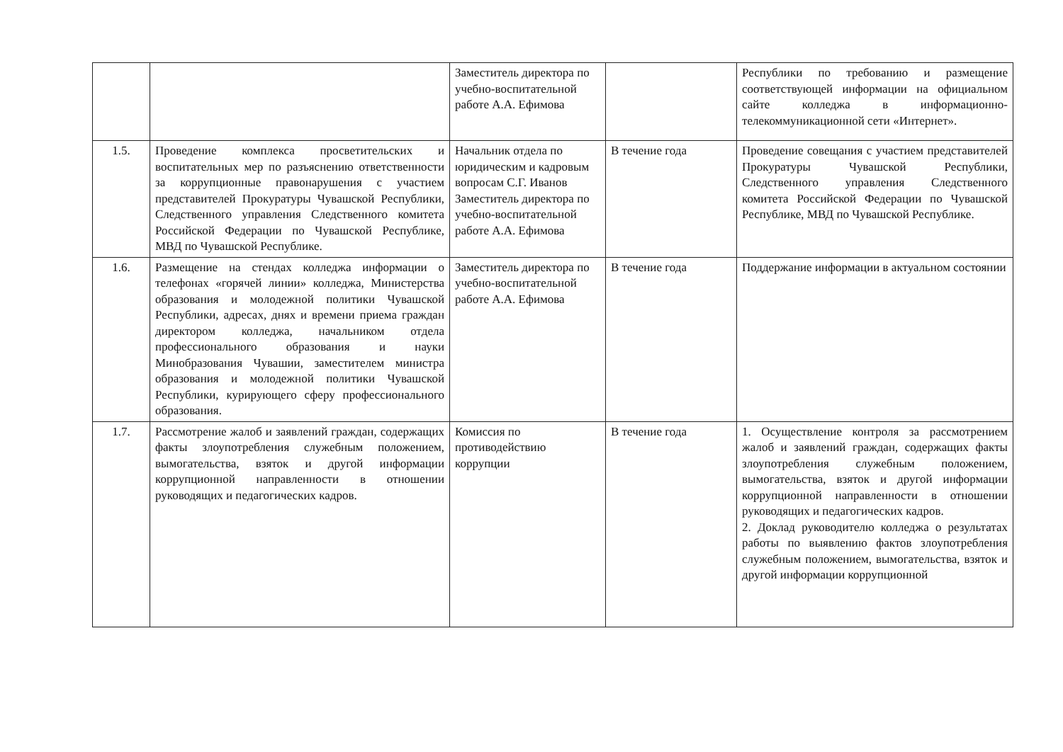| | | Заместитель директора по учебно-воспитательной работе А.А. Ефимова | | Республики по требованию и размещение соответствующей информации на официальном сайте колледжа в информационно-телекоммуникационной сети «Интернет». |
| 1.5. | Проведение комплекса просветительских и воспитательных мер по разъяснению ответственности за коррупционные правонарушения с участием представителей Прокуратуры Чувашской Республики, Следственного управления Следственного комитета Российской Федерации по Чувашской Республике, МВД по Чувашской Республике. | Начальник отдела по юридическим и кадровым вопросам С.Г. Иванов Заместитель директора по учебно-воспитательной работе А.А. Ефимова | В течение года | Проведение совещания с участием представителей Прокуратуры Чувашской Республики, Следственного управления Следственного комитета Российской Федерации по Чувашской Республике, МВД по Чувашской Республике. |
| 1.6. | Размещение на стендах колледжа информации о телефонах «горячей линии» колледжа, Министерства образования и молодежной политики Чувашской Республики, адресах, днях и времени приема граждан директором колледжа, начальником отдела профессионального образования и науки Минобразования Чувашии, заместителем министра образования и молодежной политики Чувашской Республики, курирующего сферу профессионального образования. | Заместитель директора по учебно-воспитательной работе А.А. Ефимова | В течение года | Поддержание информации в актуальном состоянии |
| 1.7. | Рассмотрение жалоб и заявлений граждан, содержащих факты злоупотребления служебным положением, вымогательства, взяток и другой информации коррупционной направленности в отношении руководящих и педагогических кадров. | Комиссия по противодействию коррупции | В течение года | 1. Осуществление контроля за рассмотрением жалоб и заявлений граждан, содержащих факты злоупотребления служебным положением, вымогательства, взяток и другой информации коррупционной направленности в отношении руководящих и педагогических кадров. 2. Доклад руководителю колледжа о результатах работы по выявлению фактов злоупотребления служебным положением, вымогательства, взяток и другой информации коррупционной |